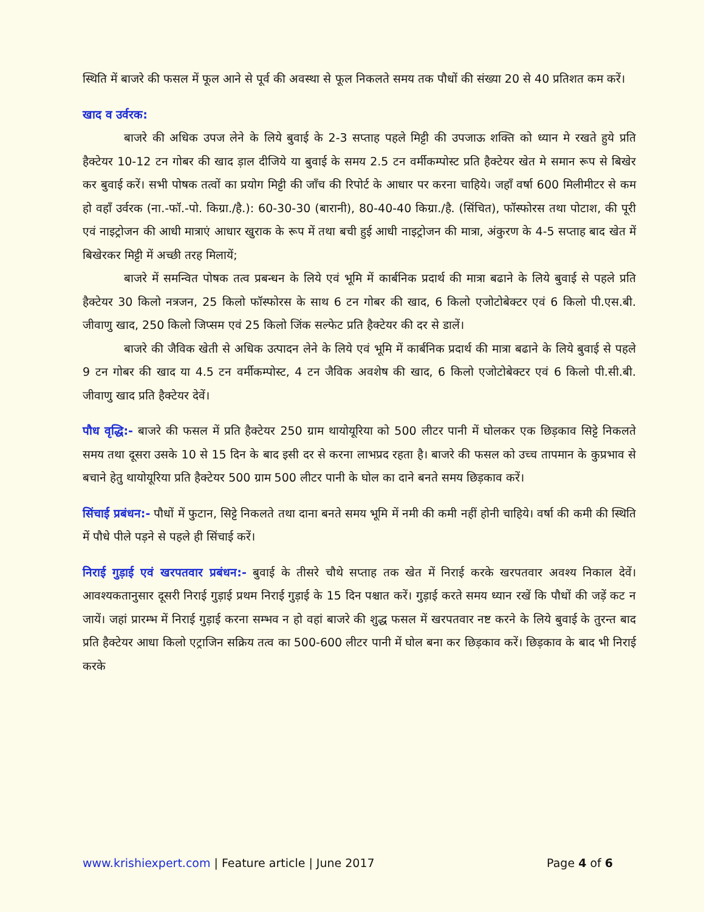स्थिति में बाजरे की फसल में फूल आने से पूर्व की अवस्था से फूल निकलते समय तक पौधों की संख्या 20 से 40 प्रतिशत कम करें।
खाद व उर्वरक:
बाजरे की अधिक उपज लेने के लिये बुवाई के 2-3 सप्ताह पहले मिट्टी की उपजाऊ शक्ति को ध्यान मे रखते हुये प्रति हैक्टेयर 10-12 टन गोबर की खाद ड़ाल दीजिये या बुवाई के समय 2.5 टन वर्मीकम्पोस्ट प्रति हैक्टेयर खेत मे समान रूप से बिखेर कर बुवाई करें। सभी पोषक तत्वों का प्रयोग मिट्टी की जाँच की रिपोर्ट के आधार पर करना चाहिये। जहाँ वर्षा 600 मिलीमीटर से कम हो वहाँ उर्वरक (ना.-फॉ.-पो. किग्रा./है.): 60-30-30 (बारानी), 80-40-40 किग्रा./है. (सिंचित), फॉस्फोरस तथा पोटाश, की पूरी एवं नाइट्रोजन की आधी मात्राएं आधार खुराक के रूप में तथा बची हुई आधी नाइट्रोजन की मात्रा, अंकुरण के 4-5 सप्ताह बाद खेत में बिखेरकर मिट्टी में अच्छी तरह मिलायें;
बाजरे में समन्वित पोषक तत्व प्रबन्धन के लिये एवं भूमि में कार्बनिक प्रदार्थ की मात्रा बढाने के लिये बुवाई से पहले प्रति हैक्टेयर 30 किलो नत्रजन, 25 किलो फॉस्फोरस के साथ 6 टन गोबर की खाद, 6 किलो एजोटोबेक्टर एवं 6 किलो पी.एस.बी. जीवाणु खाद, 250 किलो जिप्सम एवं 25 किलो जिंक सल्फेट प्रति हैक्टेयर की दर से डालें।
बाजरे की जैविक खेती से अधिक उत्पादन लेने के लिये एवं भूमि में कार्बनिक प्रदार्थ की मात्रा बढाने के लिये बुवाई से पहले 9 टन गोबर की खाद या 4.5 टन वर्मीकम्पोस्ट, 4 टन जैविक अवशेष की खाद, 6 किलो एजोटोबेक्टर एवं 6 किलो पी.सी.बी. जीवाणु खाद प्रति हैक्टेयर देवें।
पौध वृद्धि:- बाजरे की फसल में प्रति हैक्टेयर 250 ग्राम थायोयूरिया को 500 लीटर पानी में घोलकर एक छिड़काव सिट्टे निकलते समय तथा दूसरा उसके 10 से 15 दिन के बाद इसी दर से करना लाभप्रद रहता है। बाजरे की फसल को उच्च तापमान के कुप्रभाव से बचाने हेतु थायोयूरिया प्रति हैक्टेयर 500 ग्राम 500 लीटर पानी के घोल का दाने बनते समय छिड़काव करें।
सिंचाई प्रबंधन:- पौधों में फुटान, सिट्टे निकलते तथा दाना बनते समय भूमि में नमी की कमी नहीं होनी चाहिये। वर्षा की कमी की स्थिति में पौधे पीले पड़ने से पहले ही सिंचाई करें।
निराई गुड़ाई एवं खरपतवार प्रबंधन:- बुवाई के तीसरे चौथे सप्ताह तक खेत में निराई करके खरपतवार अवश्य निकाल देवें। आवश्यकतानुसार दूसरी निराई गुड़ाई प्रथम निराई गुड़ाई के 15 दिन पश्चात करें। गुड़ाई करते समय ध्यान रखें कि पौधों की जड़ें कट न जायें। जहां प्रारम्भ में निराई गुड़ाई करना सम्भव न हो वहां बाजरे की शुद्ध फसल में खरपतवार नष्ट करने के लिये बुवाई के तुरन्त बाद प्रति हैक्टेयर आधा किलो एट्राजिन सक्रिय तत्व का 500-600 लीटर पानी में घोल बना कर छिड़काव करें। छिड़काव के बाद भी निराई करके
www.krishiexpert.com | Feature article | June 2017 Page 4 of 6